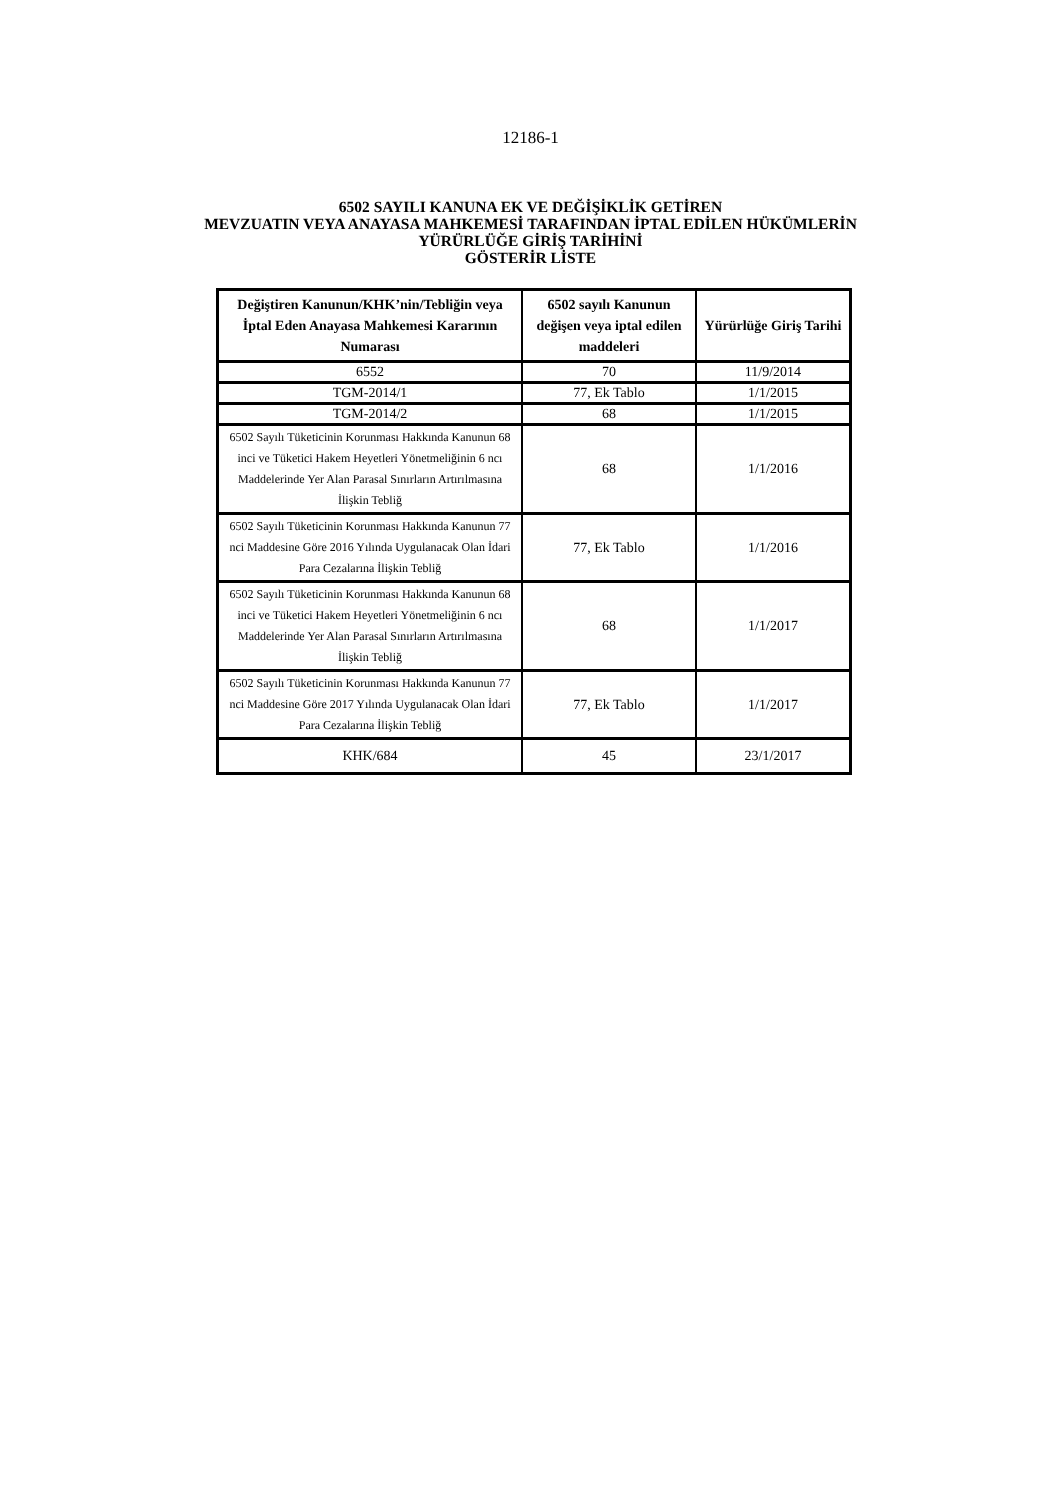12186-1
6502 SAYILI KANUNA EK VE DEĞİŞİKLİK GETİREN
MEVZUATIN VEYA ANAYASA MAHKEMESİ TARAFINDAN İPTAL EDİLEN HÜKÜMLERİN
YÜRÜRLÜĞE GİRİŞ TARİHİNİ
GÖSTERİR LİSTE
| Değiştiren Kanunun/KHK’nin/Tebliğin veya İptal Eden Anayasa Mahkemesi Kararının Numarası | 6502 sayılı Kanunun değişen veya iptal edilen maddeleri | Yürürlüğe Giriş Tarihi |
| --- | --- | --- |
| 6552 | 70 | 11/9/2014 |
| TGM-2014/1 | 77, Ek Tablo | 1/1/2015 |
| TGM-2014/2 | 68 | 1/1/2015 |
| 6502 Sayılı Tüketicinin Korunması Hakkında Kanunun 68 inci ve Tüketici Hakem Heyetleri Yönetmeliğinin 6 ncı Maddelerinde Yer Alan Parasal Sınırların Artırılmasına İlişkin Tebliğ | 68 | 1/1/2016 |
| 6502 Sayılı Tüketicinin Korunması Hakkında Kanunun 77 nci Maddesine Göre 2016 Yılında Uygulanacak Olan İdari Para Cezalarına İlişkin Tebliğ | 77, Ek Tablo | 1/1/2016 |
| 6502 Sayılı Tüketicinin Korunması Hakkında Kanunun 68 inci ve Tüketici Hakem Heyetleri Yönetmeliğinin 6 ncı Maddelerinde Yer Alan Parasal Sınırların Artırılmasına İlişkin Tebliğ | 68 | 1/1/2017 |
| 6502 Sayılı Tüketicinin Korunması Hakkında Kanunun 77 nci Maddesine Göre 2017 Yılında Uygulanacak Olan İdari Para Cezalarına İlişkin Tebliğ | 77, Ek Tablo | 1/1/2017 |
| KHK/684 | 45 | 23/1/2017 |